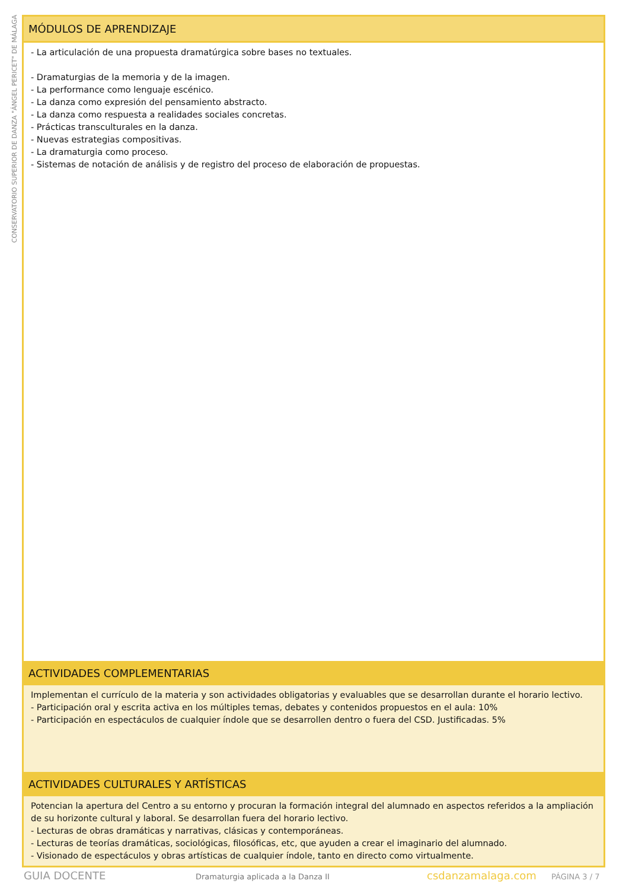CONSERVATORIO SUPERIOR DE DANZA "ÁNGEL PERICET" DE MÁLAGA
MÓDULOS DE APRENDIZAJE
- La articulación de una propuesta dramatúrgica sobre bases no textuales.
- Dramaturgias de la memoria y de la imagen.
- La performance como lenguaje escénico.
- La danza como expresión del pensamiento abstracto.
- La danza como respuesta a realidades sociales concretas.
- Prácticas transculturales en la danza.
- Nuevas estrategias compositivas.
- La dramaturgia como proceso.
- Sistemas de notación de análisis y de registro del proceso de elaboración de propuestas.
ACTIVIDADES COMPLEMENTARIAS
Implementan el currículo de la materia y son actividades obligatorias y evaluables que se desarrollan durante el horario lectivo.
- Participación oral y escrita activa en los múltiples temas, debates y contenidos propuestos en el aula: 10%
- Participación en espectáculos de cualquier índole que se desarrollen dentro o fuera del CSD. Justificadas. 5%
ACTIVIDADES CULTURALES Y ARTÍSTICAS
Potencian la apertura del Centro a su entorno y procuran la formación integral del alumnado en aspectos referidos a la ampliación de su horizonte cultural y laboral. Se desarrollan fuera del horario lectivo.
- Lecturas de obras dramáticas y narrativas, clásicas y contemporáneas.
- Lecturas de teorías dramáticas, sociológicas, filosóficas, etc, que ayuden a crear el imaginario del alumnado.
- Visionado de espectáculos y obras artísticas de cualquier índole, tanto en directo como virtualmente.
GUIA DOCENTE Dramaturgia aplicada a la Danza II csdanzamalaga.com PÁGINA 3 / 7